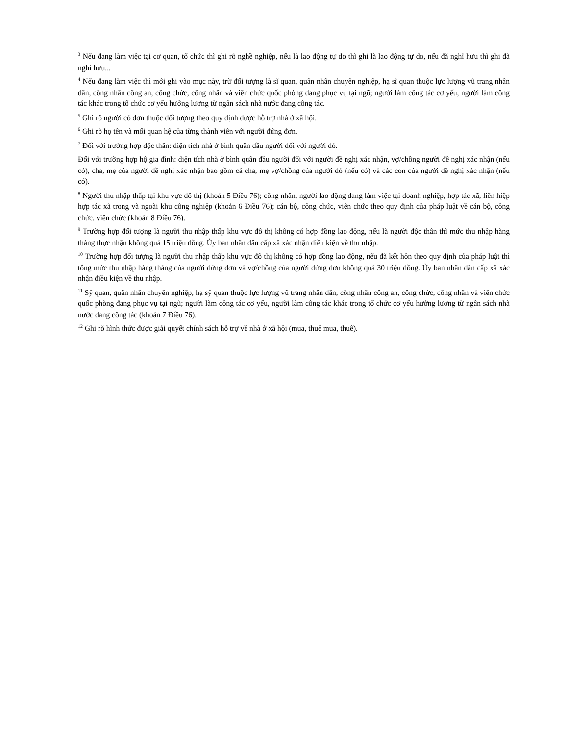<sup>3</sup> Nếu đang làm việc tại cơ quan, tổ chức thì ghi rõ nghề nghiệp, nếu là lao động tự do thì ghi là lao động tự do, nếu đã nghỉ hưu thì ghi đã nghỉ hưu...
<sup>4</sup> Nếu đang làm việc thì mới ghi vào mục này, trừ đối tượng là sĩ quan, quân nhân chuyên nghiệp, hạ sĩ quan thuộc lực lượng vũ trang nhân dân, công nhân công an, công chức, công nhân và viên chức quốc phòng đang phục vụ tại ngũ; người làm công tác cơ yếu, người làm công tác khác trong tổ chức cơ yếu hưởng lương từ ngân sách nhà nước đang công tác.
<sup>5</sup> Ghi rõ người có đơn thuộc đối tượng theo quy định được hỗ trợ nhà ở xã hội.
<sup>6</sup> Ghi rõ họ tên và mối quan hệ của từng thành viên với người đứng đơn.
<sup>7</sup> Đối với trường hợp độc thân: diện tích nhà ở bình quân đầu người đối với người đó.
Đối với trường hợp hộ gia đình: diện tích nhà ở bình quân đầu người đối với người đề nghị xác nhận, vợ/chồng người đề nghị xác nhận (nếu có), cha, mẹ của người đề nghị xác nhận bao gồm cả cha, mẹ vợ/chồng của người đó (nếu có) và các con của người đề nghị xác nhận (nếu có).
<sup>8</sup> Người thu nhập thấp tại khu vực đô thị (khoản 5 Điều 76); công nhân, người lao động đang làm việc tại doanh nghiệp, hợp tác xã, liên hiệp hợp tác xã trong và ngoài khu công nghiệp (khoản 6 Điều 76); cán bộ, công chức, viên chức theo quy định của pháp luật về cán bộ, công chức, viên chức (khoản 8 Điều 76).
<sup>9</sup> Trường hợp đối tượng là người thu nhập thấp khu vực đô thị không có hợp đồng lao động, nếu là người độc thân thì mức thu nhập hàng tháng thực nhận không quá 15 triệu đồng. Ủy ban nhân dân cấp xã xác nhận điều kiện về thu nhập.
<sup>10</sup> Trường hợp đối tượng là người thu nhập thấp khu vực đô thị không có hợp đồng lao động, nếu đã kết hôn theo quy định của pháp luật thì tổng mức thu nhập hàng tháng của người đứng đơn và vợ/chồng của người đứng đơn không quá 30 triệu đồng. Ủy ban nhân dân cấp xã xác nhận điều kiện về thu nhập.
<sup>11</sup> Sỹ quan, quân nhân chuyên nghiệp, hạ sỹ quan thuộc lực lượng vũ trang nhân dân, công nhân công an, công chức, công nhân và viên chức quốc phòng đang phục vụ tại ngũ; người làm công tác cơ yếu, người làm công tác khác trong tổ chức cơ yếu hưởng lương từ ngân sách nhà nước đang công tác (khoản 7 Điều 76).
<sup>12</sup> Ghi rõ hình thức được giải quyết chính sách hỗ trợ về nhà ở xã hội (mua, thuê mua, thuê).